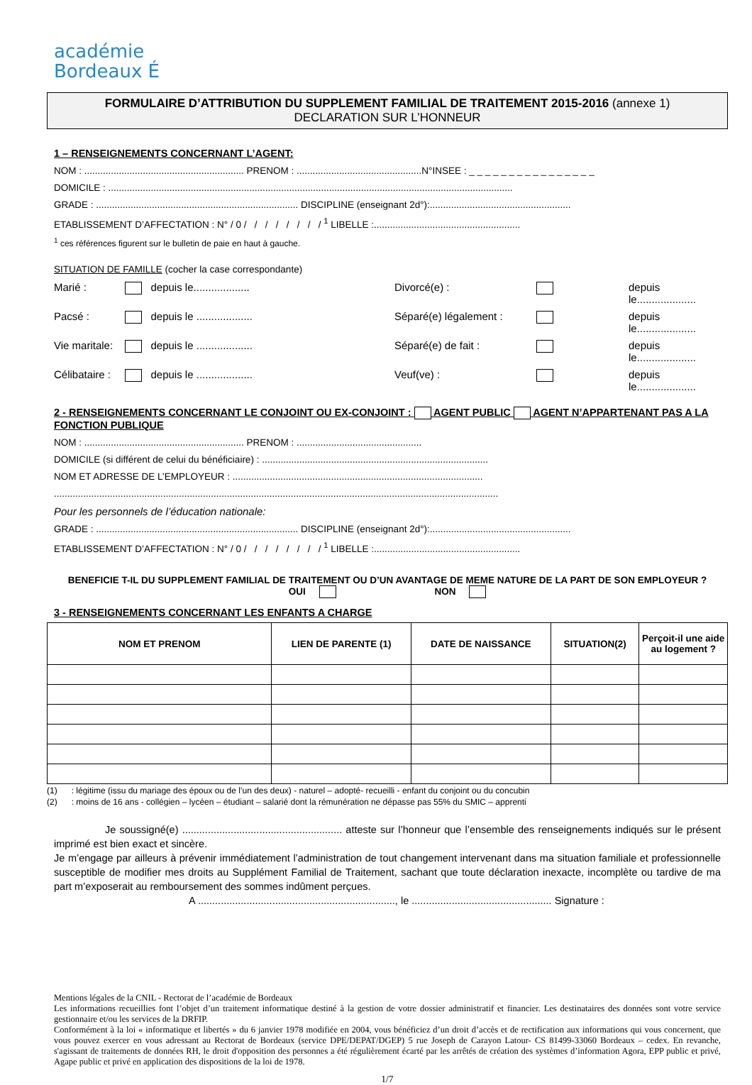académie
Bordeaux É
FORMULAIRE D’ATTRIBUTION DU SUPPLEMENT FAMILIAL DE TRAITEMENT 2015-2016 (annexe 1)
DECLARATION SUR L’HONNEUR
1 – RENSEIGNEMENTS CONCERNANT L’AGENT:
NOM : ............................................................ PRENOM : ...............................................N°INSEE : _ _ _ _ _ _ _ _ _ _ _ _ _ _ _ _
DOMICILE : ........................................................................................................................................................
GRADE : ............................................................................ DISCIPLINE (enseignant 2d°):.....................................................
ETABLISSEMENT D’AFFECTATION : N° / 0 / / / / / / / / <sup>1</sup> LIBELLE :.......................................................
<sup>1</sup> ces références figurent sur le bulletin de paie en haut à gauche.
SITUATION DE FAMILLE (cocher la case correspondante)
Marié : depuis le................... Divorcé(e) : depuis le.................... Pacsé : depuis le ................... Séparé(e) légalement : depuis le.................... Vie maritale: depuis le ................... Séparé(e) de fait : depuis le.................... Célibataire : depuis le ................... Veuf(ve) : depuis le....................
2 - RENSEIGNEMENTS CONCERNANT LE CONJOINT OU EX-CONJOINT : AGENT PUBLIC AGENT N’APPARTENANT PAS A LA FONCTION PUBLIQUE
NOM : ............................................................ PRENOM : ...............................................
DOMICILE (si différent de celui du bénéficiaire) : .....................................................................................
NOM ET ADRESSE DE L’EMPLOYEUR : ..............................................................................................
.......................................................................................................................................................................
Pour les personnels de l’éducation nationale:
GRADE : ............................................................................ DISCIPLINE (enseignant 2d°):.....................................................
ETABLISSEMENT D’AFFECTATION : N° / 0 / / / / / / / / <sup>1</sup> LIBELLE :.......................................................
BENEFICIE T-IL DU SUPPLEMENT FAMILIAL DE TRAITEMENT OU D’UN AVANTAGE DE MEME NATURE DE LA PART DE SON EMPLOYEUR ?
OUI NON
3 - RENSEIGNEMENTS CONCERNANT LES ENFANTS A CHARGE
| NOM ET PRENOM | LIEN DE PARENTE (1) | DATE DE NAISSANCE | SITUATION(2) | Perçoit-il une aide au logement ? |
| --- | --- | --- | --- | --- |
(1) : légitime (issu du mariage des époux ou de l’un des deux) - naturel – adopté- recueilli - enfant du conjoint ou du concubin
(2) : moins de 16 ans - collégien – lycéen – étudiant – salarié dont la rémunération ne dépasse pas 55% du SMIC – apprenti
Je soussigné(e) ........................................................ atteste sur l’honneur que l’ensemble des renseignements indiqués sur le présent imprimé est bien exact et sincère.
Je m’engage par ailleurs à prévenir immédiatement l’administration de tout changement intervenant dans ma situation familiale et professionnelle susceptible de modifier mes droits au Supplément Familial de Traitement, sachant que toute déclaration inexacte, incomplète ou tardive de ma part m’exposerait au remboursement des sommes indûment perçues.
A ....................................................................., le ................................................. Signature :
Mentions légales de la CNIL - Rectorat de l’académie de Bordeaux
Les informations recueillies font l’objet d’un traitement informatique destiné à la gestion de votre dossier administratif et financier. Les destinataires des données sont votre service gestionnaire et/ou les services de la DRFIP.
Conformément à la loi « informatique et libertés » du 6 janvier 1978 modifiée en 2004, vous bénéficiez d’un droit d’accès et de rectification aux informations qui vous concernent, que vous pouvez exercer en vous adressant au Rectorat de Bordeaux (service DPE/DEPAT/DGEP) 5 rue Joseph de Carayon Latour- CS 81499-33060 Bordeaux – cedex. En revanche, s'agissant de traitements de données RH, le droit d'opposition des personnes a été régulièrement écarté par les arrêtés de création des systèmes d’information Agora, EPP public et privé, Agape public et privé en application des dispositions de la loi de 1978.
1/7